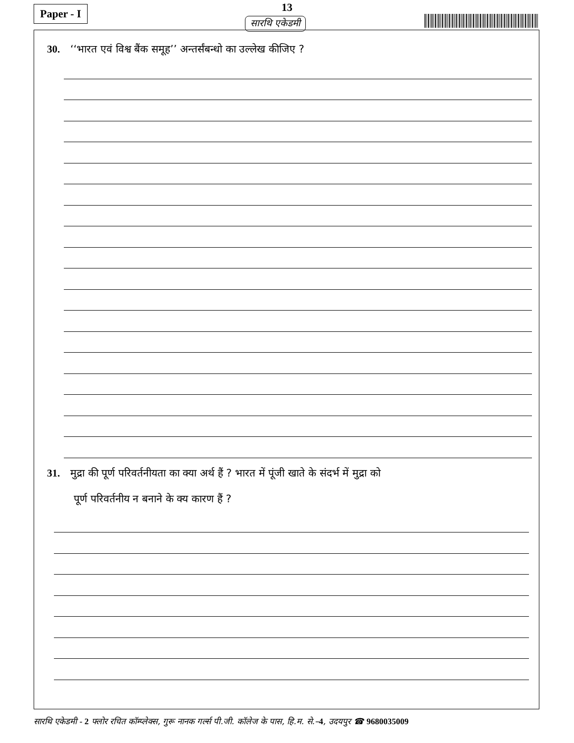13 Paper - I
सारथि एकेडमी
30. ‘‘भारत एवं विश्व बैंक समूह’’ अन्तर्संबन्धो का उल्लेख कीजिए ?
31. मुद्रा की पूर्ण परिवर्तनीयता का क्या अर्थ हैं ? भारत में पूंजी खाते के संदर्भ में मुद्रा को
पूर्ण परिवर्तनीय न बनाने के क्य कारण हैं ?
सारथि एकेडमी - 2 फ्लोर रचित कॉम्प्लेक्स, गुरू नानक गर्ल्स पी.जी. कॉलेज के पास, हि.म. से.–4, उदयपुर ☎ 9680035009